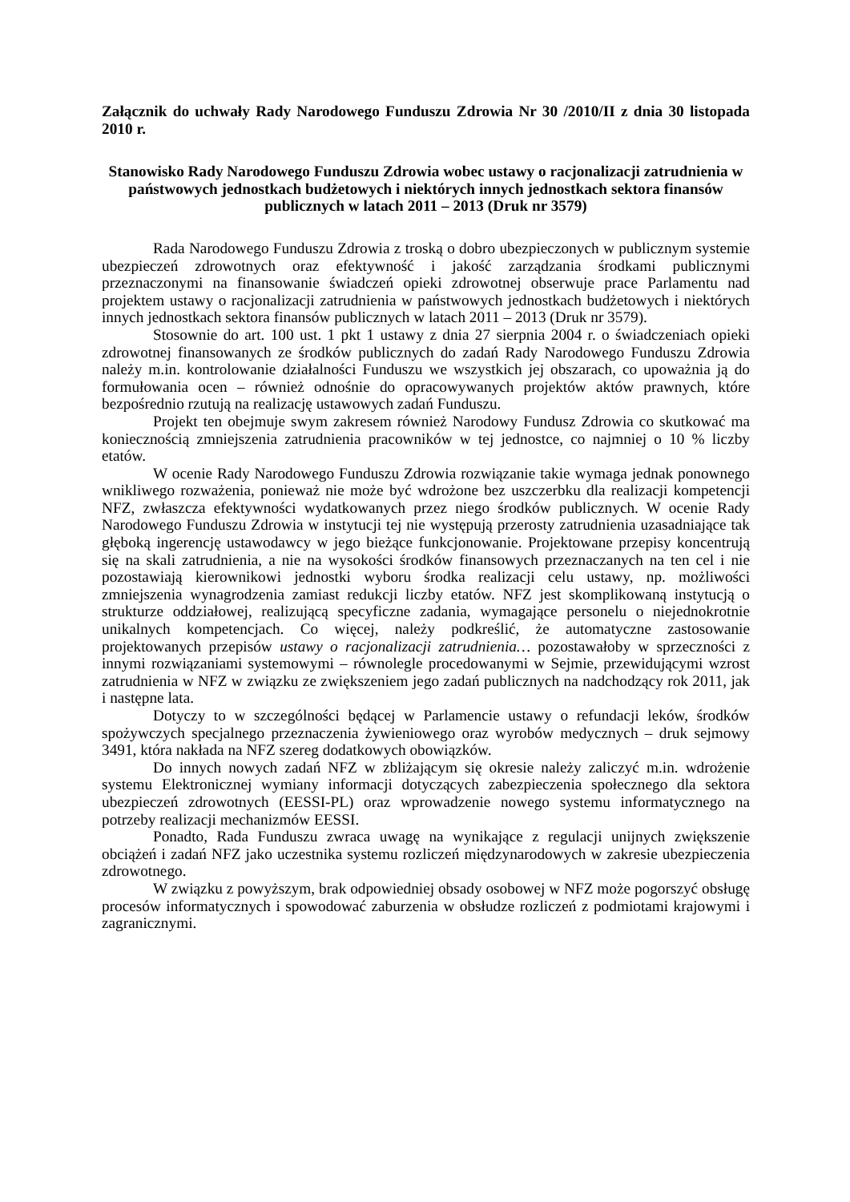Załącznik do uchwały Rady Narodowego Funduszu Zdrowia Nr 30 /2010/II z dnia 30 listopada 2010 r.
Stanowisko Rady Narodowego Funduszu Zdrowia wobec ustawy o racjonalizacji zatrudnienia w państwowych jednostkach budżetowych i niektórych innych jednostkach sektora finansów publicznych w latach 2011 – 2013 (Druk nr 3579)
Rada Narodowego Funduszu Zdrowia z troską o dobro ubezpieczonych w publicznym systemie ubezpieczeń zdrowotnych oraz efektywność i jakość zarządzania środkami publicznymi przeznaczonymi na finansowanie świadczeń opieki zdrowotnej obserwuje prace Parlamentu nad projektem ustawy o racjonalizacji zatrudnienia w państwowych jednostkach budżetowych i niektórych innych jednostkach sektora finansów publicznych w latach 2011 – 2013 (Druk nr 3579).
Stosownie do art. 100 ust. 1 pkt 1 ustawy z dnia 27 sierpnia 2004 r. o świadczeniach opieki zdrowotnej finansowanych ze środków publicznych do zadań Rady Narodowego Funduszu Zdrowia należy m.in. kontrolowanie działalności Funduszu we wszystkich jej obszarach, co upoważnia ją do formułowania ocen – również odnośnie do opracowywanych projektów aktów prawnych, które bezpośrednio rzutują na realizację ustawowych zadań Funduszu.
Projekt ten obejmuje swym zakresem również Narodowy Fundusz Zdrowia co skutkować ma koniecznością zmniejszenia zatrudnienia pracowników w tej jednostce, co najmniej o 10 % liczby etatów.
W ocenie Rady Narodowego Funduszu Zdrowia rozwiązanie takie wymaga jednak ponownego wnikliwego rozważenia, ponieważ nie może być wdrożone bez uszczerbku dla realizacji kompetencji NFZ, zwłaszcza efektywności wydatkowanych przez niego środków publicznych. W ocenie Rady Narodowego Funduszu Zdrowia w instytucji tej nie występują przerosty zatrudnienia uzasadniające tak głęboką ingerencję ustawodawcy w jego bieżące funkcjonowanie. Projektowane przepisy koncentrują się na skali zatrudnienia, a nie na wysokości środków finansowych przeznaczanych na ten cel i nie pozostawiają kierownikowi jednostki wyboru środka realizacji celu ustawy, np. możliwości zmniejszenia wynagrodzenia zamiast redukcji liczby etatów. NFZ jest skomplikowaną instytucją o strukturze oddziałowej, realizującą specyficzne zadania, wymagające personelu o niejednokrotnie unikalnych kompetencjach. Co więcej, należy podkreślić, że automatyczne zastosowanie projektowanych przepisów ustawy o racjonalizacji zatrudnienia… pozostawałoby w sprzeczności z innymi rozwiązaniami systemowymi – równolegle procedowanymi w Sejmie, przewidującymi wzrost zatrudnienia w NFZ w związku ze zwiększeniem jego zadań publicznych na nadchodzący rok 2011, jak i następne lata.
Dotyczy to w szczególności będącej w Parlamencie ustawy o refundacji leków, środków spożywczych specjalnego przeznaczenia żywieniowego oraz wyrobów medycznych – druk sejmowy 3491, która nakłada na NFZ szereg dodatkowych obowiązków.
Do innych nowych zadań NFZ w zbliżającym się okresie należy zaliczyć m.in. wdrożenie systemu Elektronicznej wymiany informacji dotyczących zabezpieczenia społecznego dla sektora ubezpieczeń zdrowotnych (EESSI-PL) oraz wprowadzenie nowego systemu informatycznego na potrzeby realizacji mechanizmów EESSI.
Ponadto, Rada Funduszu zwraca uwagę na wynikające z regulacji unijnych zwiększenie obciążeń i zadań NFZ jako uczestnika systemu rozliczeń międzynarodowych w zakresie ubezpieczenia zdrowotnego.
W związku z powyższym, brak odpowiedniej obsady osobowej w NFZ może pogorszyć obsługę procesów informatycznych i spowodować zaburzenia w obsłudze rozliczeń z podmiotami krajowymi i zagranicznymi.